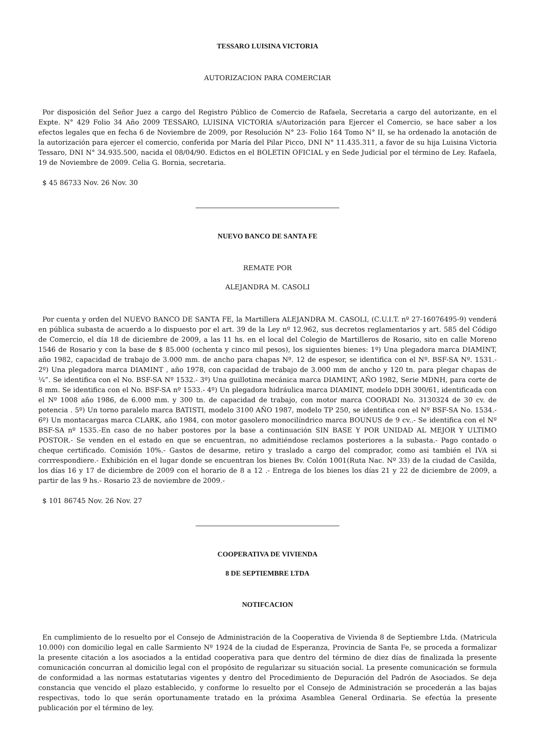TESSARO LUISINA VICTORIA
AUTORIZACION PARA COMERCIAR
Por disposición del Señor Juez a cargo del Registro Público de Comercio de Rafaela, Secretaria a cargo del autorizante, en el Expte. N° 429 Folio 34 Año 2009 TESSARO, LUISINA VICTORIA s/Autorización para Ejercer el Comercio, se hace saber a los efectos legales que en fecha 6 de Noviembre de 2009, por Resolución N° 23- Folio 164 Tomo N° II, se ha ordenado la anotación de la autorización para ejercer el comercio, conferida por María del Pilar Picco, DNI N° 11.435.311, a favor de su hija Luisina Victoria Tessaro, DNI N° 34.935.500, nacida el 08/04/90. Edictos en el BOLETIN OFICIAL y en Sede Judicial por el término de Ley. Rafaela, 19 de Noviembre de 2009. Celia G. Bornia, secretaria.
$ 45 86733 Nov. 26 Nov. 30
NUEVO BANCO DE SANTA FE
REMATE POR
ALEJANDRA M. CASOLI
Por cuenta y orden del NUEVO BANCO DE SANTA FE, la Martillera ALEJANDRA M. CASOLI, (C.U.I.T. nº 27-16076495-9) venderá en pública subasta de acuerdo a lo dispuesto por el art. 39 de la Ley nº 12.962, sus decretos reglamentarios y art. 585 del Código de Comercio, el día 18 de diciembre de 2009, a las 11 hs. en el local del Colegio de Martilleros de Rosario, sito en calle Moreno 1546 de Rosario y con la base de $ 85.000 (ochenta y cinco mil pesos), los siguientes bienes: 1º) Una plegadora marca DIAMINT, año 1982, capacidad de trabajo de 3.000 mm. de ancho para chapas Nº. 12 de espesor, se identifica con el Nº. BSF-SA Nº. 1531.- 2º) Una plegadora marca DIAMINT , año 1978, con capacidad de trabajo de 3.000 mm de ancho y 120 tn. para plegar chapas de ¼”. Se identifica con el No. BSF-SA Nº 1532.- 3º) Una guillotina mecánica marca DIAMINT, AÑO 1982, Serie MDNH, para corte de 8 mm. Se identifica con el No. BSF-SA nº 1533.- 4º) Un plegadora hidráulica marca DIAMINT, modelo DDH 300/61, identificada con el Nº 1008 año 1986, de 6.000 mm. y 300 tn. de capacidad de trabajo, con motor marca COORADI No. 3130324 de 30 cv. de potencia . 5º) Un torno paralelo marca BATISTI, modelo 3100 AÑO 1987, modelo TP 250, se identifica con el Nº BSF-SA No. 1534.- 6º) Un montacargas marca CLARK, año 1984, con motor gasolero monocilíndrico marca BOUNUS de 9 cv..- Se identifica con el Nº BSF-SA nº 1535.-En caso de no haber postores por la base a continuación SIN BASE Y POR UNIDAD AL MEJOR Y ULTIMO POSTOR.- Se venden en el estado en que se encuentran, no admitiéndose reclamos posteriores a la subasta.- Pago contado o cheque certificado. Comisión 10%.- Gastos de desarme, retiro y traslado a cargo del comprador, como asi también el IVA si corrrespondiere.- Exhibición en el lugar donde se encuentran los bienes Bv. Colón 1001(Ruta Nac. Nº 33) de la ciudad de Casilda, los días 16 y 17 de diciembre de 2009 con el horario de 8 a 12 .- Entrega de los bienes los días 21 y 22 de diciembre de 2009, a partir de las 9 hs.- Rosario 23 de noviembre de 2009.-
$ 101 86745 Nov. 26 Nov. 27
COOPERATIVA DE VIVIENDA
8 DE SEPTIEMBRE LTDA
NOTIFCACION
En cumplimiento de lo resuelto por el Consejo de Administración de la Cooperativa de Vivienda 8 de Septiembre Ltda. (Matricula 10.000) con domicilio legal en calle Sarmiento Nº 1924 de la ciudad de Esperanza, Provincia de Santa Fe, se proceda a formalizar la presente citación a los asociados a la entidad cooperativa para que dentro del término de diez días de finalizada la presente comunicación concurran al domicilio legal con el propósito de regularizar su situación social. La presente comunicación se formula de conformidad a las normas estatutarias vigentes y dentro del Procedimiento de Depuración del Padrón de Asociados. Se deja constancia que vencido el plazo establecido, y conforme lo resuelto por el Consejo de Administración se procederán a las bajas respectivas, todo lo que serán oportunamente tratado en la próxima Asamblea General Ordinaria. Se efectúa la presente publicación por el término de ley.